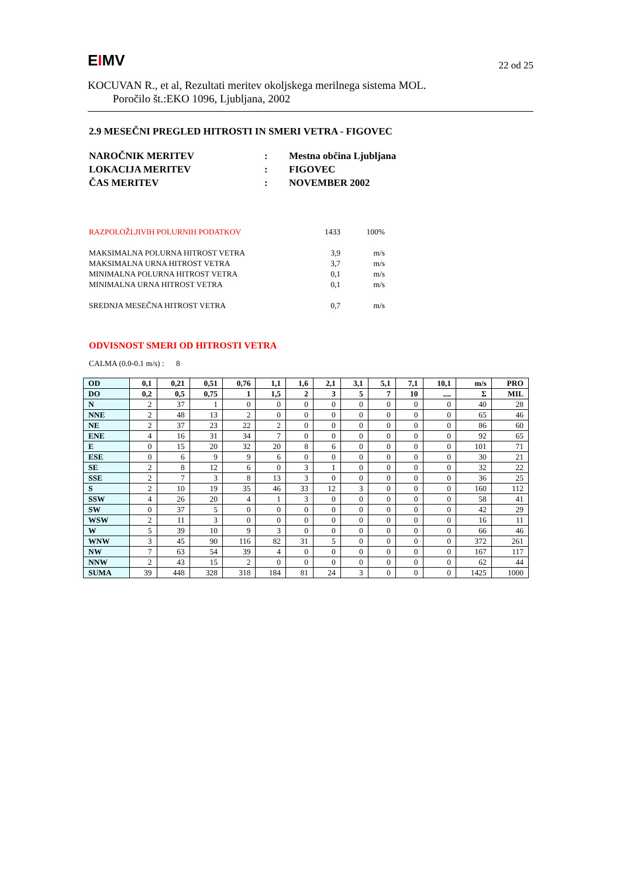EIMV
22 od 25
KOCUVAN R., et al, Rezultati meritev okoljskega merilnega sistema MOL.
Poročilo št.:EKO 1096, Ljubljana, 2002
2.9 MESEČNI PREGLED HITROSTI IN SMERI VETRA - FIGOVEC
| NAROČNIK MERITEV | : | Mestna občina Ljubljana |
| LOKACIJA MERITEV | : | FIGOVEC |
| ČAS MERITEV | : | NOVEMBER 2002 |
| RAZPOLOŽLJIVIH POLURNIH PODATKOV | 1433 | 100% |
| MAKSIMALNA POLURNA HITROST VETRA | 3,9 | m/s |
| MAKSIMALNA URNA HITROST VETRA | 3,7 | m/s |
| MINIMALNA POLURNA HITROST VETRA | 0,1 | m/s |
| MINIMALNA URNA HITROST VETRA | 0,1 | m/s |
| SREDNJA MESEČNA HITROST VETRA | 0,7 | m/s |
ODVISNOST SMERI OD HITROSTI VETRA
CALMA (0.0-0.1 m/s) : 8
| OD | 0,1 | 0,21 | 0,51 | 0,76 | 1,1 | 1,6 | 2,1 | 3,1 | 5,1 | 7,1 | 10,1 | m/s | PRO |
| --- | --- | --- | --- | --- | --- | --- | --- | --- | --- | --- | --- | --- | --- |
| DO | 0,2 | 0,5 | 0,75 | 1 | 1,5 | 2 | 3 | 5 | 7 | 10 | .... | Σ | MIL |
| N | 2 | 37 | 1 | 0 | 0 | 0 | 0 | 0 | 0 | 0 | 0 | 40 | 28 |
| NNE | 2 | 48 | 13 | 2 | 0 | 0 | 0 | 0 | 0 | 0 | 0 | 65 | 46 |
| NE | 2 | 37 | 23 | 22 | 2 | 0 | 0 | 0 | 0 | 0 | 0 | 86 | 60 |
| ENE | 4 | 16 | 31 | 34 | 7 | 0 | 0 | 0 | 0 | 0 | 0 | 92 | 65 |
| E | 0 | 15 | 20 | 32 | 20 | 8 | 6 | 0 | 0 | 0 | 0 | 101 | 71 |
| ESE | 0 | 6 | 9 | 9 | 6 | 0 | 0 | 0 | 0 | 0 | 0 | 30 | 21 |
| SE | 2 | 8 | 12 | 6 | 0 | 3 | 1 | 0 | 0 | 0 | 0 | 32 | 22 |
| SSE | 2 | 7 | 3 | 8 | 13 | 3 | 0 | 0 | 0 | 0 | 0 | 36 | 25 |
| S | 2 | 10 | 19 | 35 | 46 | 33 | 12 | 3 | 0 | 0 | 0 | 160 | 112 |
| SSW | 4 | 26 | 20 | 4 | 1 | 3 | 0 | 0 | 0 | 0 | 0 | 58 | 41 |
| SW | 0 | 37 | 5 | 0 | 0 | 0 | 0 | 0 | 0 | 0 | 0 | 42 | 29 |
| WSW | 2 | 11 | 3 | 0 | 0 | 0 | 0 | 0 | 0 | 0 | 0 | 16 | 11 |
| W | 5 | 39 | 10 | 9 | 3 | 0 | 0 | 0 | 0 | 0 | 0 | 66 | 46 |
| WNW | 3 | 45 | 90 | 116 | 82 | 31 | 5 | 0 | 0 | 0 | 0 | 372 | 261 |
| NW | 7 | 63 | 54 | 39 | 4 | 0 | 0 | 0 | 0 | 0 | 0 | 167 | 117 |
| NNW | 2 | 43 | 15 | 2 | 0 | 0 | 0 | 0 | 0 | 0 | 0 | 62 | 44 |
| SUMA | 39 | 448 | 328 | 318 | 184 | 81 | 24 | 3 | 0 | 0 | 0 | 1425 | 1000 |